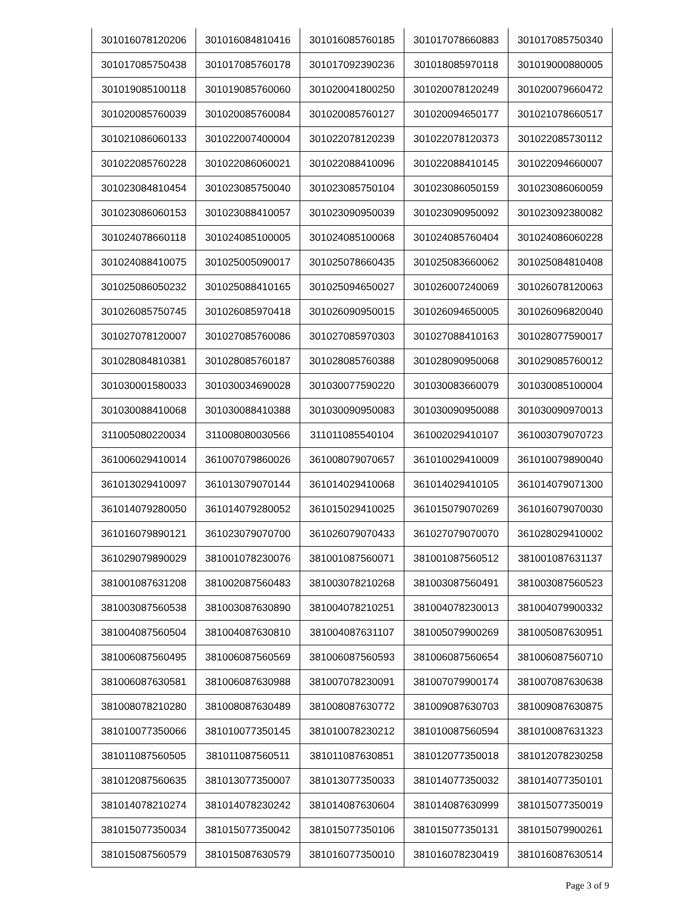| 301016078120206 | 301016084810416 | 301016085760185 | 301017078660883 | 301017085750340 |
| 301017085750438 | 301017085760178 | 301017092390236 | 301018085970118 | 301019000880005 |
| 301019085100118 | 301019085760060 | 301020041800250 | 301020078120249 | 301020079660472 |
| 301020085760039 | 301020085760084 | 301020085760127 | 301020094650177 | 301021078660517 |
| 301021086060133 | 301022007400004 | 301022078120239 | 301022078120373 | 301022085730112 |
| 301022085760228 | 301022086060021 | 301022088410096 | 301022088410145 | 301022094660007 |
| 301023084810454 | 301023085750040 | 301023085750104 | 301023086050159 | 301023086060059 |
| 301023086060153 | 301023088410057 | 301023090950039 | 301023090950092 | 301023092380082 |
| 301024078660118 | 301024085100005 | 301024085100068 | 301024085760404 | 301024086060228 |
| 301024088410075 | 301025005090017 | 301025078660435 | 301025083660062 | 301025084810408 |
| 301025086050232 | 301025088410165 | 301025094650027 | 301026007240069 | 301026078120063 |
| 301026085750745 | 301026085970418 | 301026090950015 | 301026094650005 | 301026096820040 |
| 301027078120007 | 301027085760086 | 301027085970303 | 301027088410163 | 301028077590017 |
| 301028084810381 | 301028085760187 | 301028085760388 | 301028090950068 | 301029085760012 |
| 301030001580033 | 301030034690028 | 301030077590220 | 301030083660079 | 301030085100004 |
| 301030088410068 | 301030088410388 | 301030090950083 | 301030090950088 | 301030090970013 |
| 311005080220034 | 311008080030566 | 311011085540104 | 361002029410107 | 361003079070723 |
| 361006029410014 | 361007079860026 | 361008079070657 | 361010029410009 | 361010079890040 |
| 361013029410097 | 361013079070144 | 361014029410068 | 361014029410105 | 361014079071300 |
| 361014079280050 | 361014079280052 | 361015029410025 | 361015079070269 | 361016079070030 |
| 361016079890121 | 361023079070700 | 361026079070433 | 361027079070070 | 361028029410002 |
| 361029079890029 | 381001078230076 | 381001087560071 | 381001087560512 | 381001087631137 |
| 381001087631208 | 381002087560483 | 381003078210268 | 381003087560491 | 381003087560523 |
| 381003087560538 | 381003087630890 | 381004078210251 | 381004078230013 | 381004079900332 |
| 381004087560504 | 381004087630810 | 381004087631107 | 381005079900269 | 381005087630951 |
| 381006087560495 | 381006087560569 | 381006087560593 | 381006087560654 | 381006087560710 |
| 381006087630581 | 381006087630988 | 381007078230091 | 381007079900174 | 381007087630638 |
| 381008078210280 | 381008087630489 | 381008087630772 | 381009087630703 | 381009087630875 |
| 381010077350066 | 381010077350145 | 381010078230212 | 381010087560594 | 381010087631323 |
| 381011087560505 | 381011087560511 | 381011087630851 | 381012077350018 | 381012078230258 |
| 381012087560635 | 381013077350007 | 381013077350033 | 381014077350032 | 381014077350101 |
| 381014078210274 | 381014078230242 | 381014087630604 | 381014087630999 | 381015077350019 |
| 381015077350034 | 381015077350042 | 381015077350106 | 381015077350131 | 381015079900261 |
| 381015087560579 | 381015087630579 | 381016077350010 | 381016078230419 | 381016087630514 |
Page 3 of 9